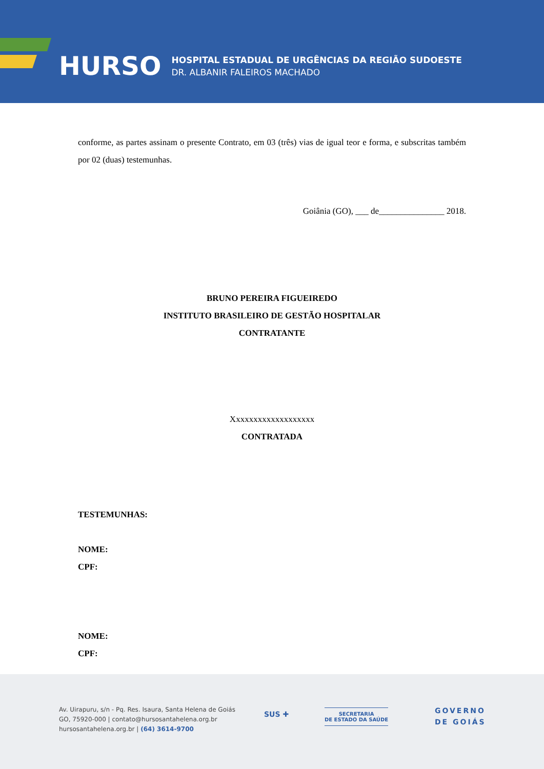HURSO
HOSPITAL ESTADUAL DE URGÊNCIAS DA REGIÃO SUDOESTE
DR. ALBANIR FALEIROS MACHADO
conforme, as partes assinam o presente Contrato, em 03 (três) vias de igual teor e forma, e subscritas também por 02 (duas) testemunhas.
Goiânia (GO), ___ de_______________ 2018.
BRUNO PEREIRA FIGUEIREDO
INSTITUTO BRASILEIRO DE GESTÃO HOSPITALAR
CONTRATANTE
Xxxxxxxxxxxxxxxxxxx
CONTRATADA
TESTEMUNHAS:
NOME:
CPF:
NOME:
CPF:
Av. Uirapuru, s/n - Pq. Res. Isaura, Santa Helena de Goiás
GO, 75920-000 | contato@hursosantahelena.org.br
hursosantahelena.org.br | (64) 3614-9700
SUS ✚
SECRETARIA
DE ESTADO DA SAÚDE
GOVERNO
DE GOIÁS